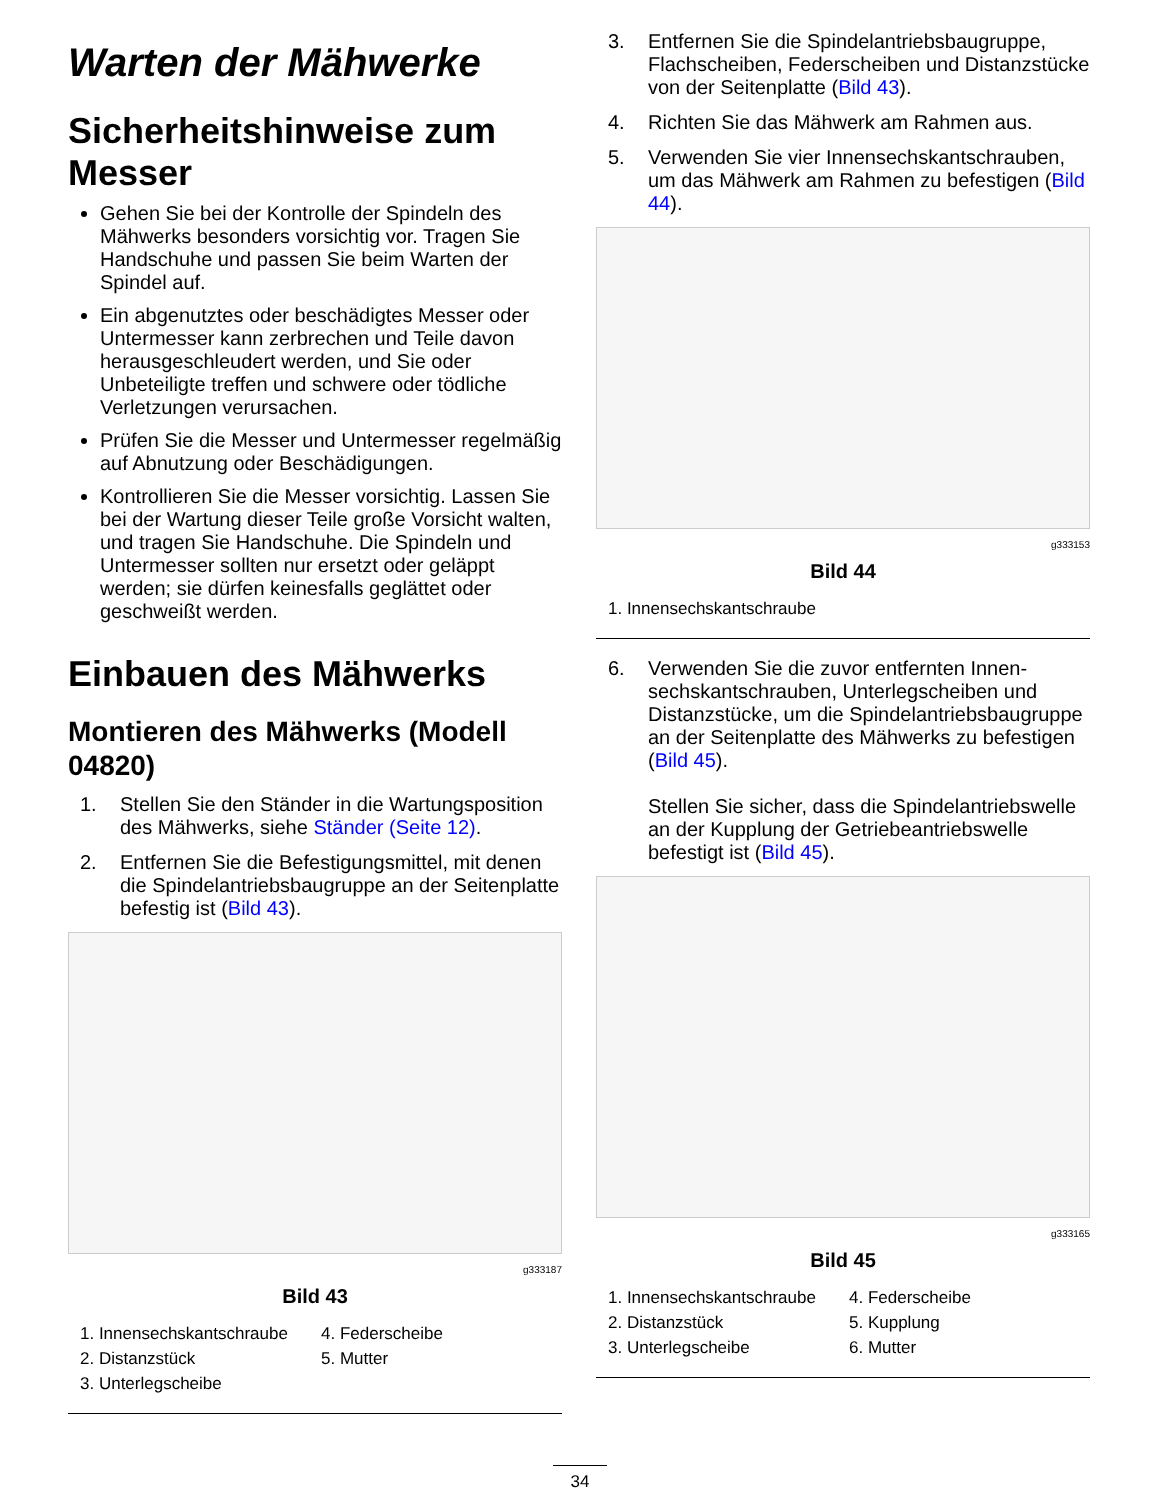Warten der Mähwerke
Sicherheitshinweise zum Messer
Gehen Sie bei der Kontrolle der Spindeln des Mähwerks besonders vorsichtig vor. Tragen Sie Handschuhe und passen Sie beim Warten der Spindel auf.
Ein abgenutztes oder beschädigtes Messer oder Untermesser kann zerbrechen und Teile davon herausgeschleudert werden, und Sie oder Unbeteiligte treffen und schwere oder tödliche Verletzungen verursachen.
Prüfen Sie die Messer und Untermesser regelmäßig auf Abnutzung oder Beschädigungen.
Kontrollieren Sie die Messer vorsichtig. Lassen Sie bei der Wartung dieser Teile große Vorsicht walten, und tragen Sie Handschuhe. Die Spindeln und Untermesser sollten nur ersetzt oder geläppt werden; sie dürfen keinesfalls geglättet oder geschweißt werden.
Einbauen des Mähwerks
Montieren des Mähwerks (Modell 04820)
1. Stellen Sie den Ständer in die Wartungsposition des Mähwerks, siehe Ständer (Seite 12).
2. Entfernen Sie die Befestigungsmittel, mit denen die Spindelantriebsbaugruppe an der Seitenplatte befestig ist (Bild 43).
g333187
Bild 43
1. Innensechskantschraube 4. Federscheibe 2. Distanzstück 5. Mutter 3. Unterlegscheibe
3. Entfernen Sie die Spindelantriebsbaugruppe, Flachscheiben, Federscheiben und Distanzstücke von der Seitenplatte (Bild 43).
4. Richten Sie das Mähwerk am Rahmen aus.
5. Verwenden Sie vier Innensechskantschrauben, um das Mähwerk am Rahmen zu befestigen (Bild 44).
g333153
Bild 44
1. Innensechskantschraube
6. Verwenden Sie die zuvor entfernten Innen­sechskantschrauben, Unterlegscheiben und Distanzstücke, um die Spindelantriebsbau­gruppe an der Seitenplatte des Mähwerks zu befestigen (Bild 45).
Stellen Sie sicher, dass die Spindelantriebswelle an der Kupplung der Getriebeantriebswelle befestigt ist (Bild 45).
g333165
Bild 45
1. Innensechskantschraube 4. Federscheibe 2. Distanzstück 5. Kupplung 3. Unterlegscheibe 6. Mutter
34